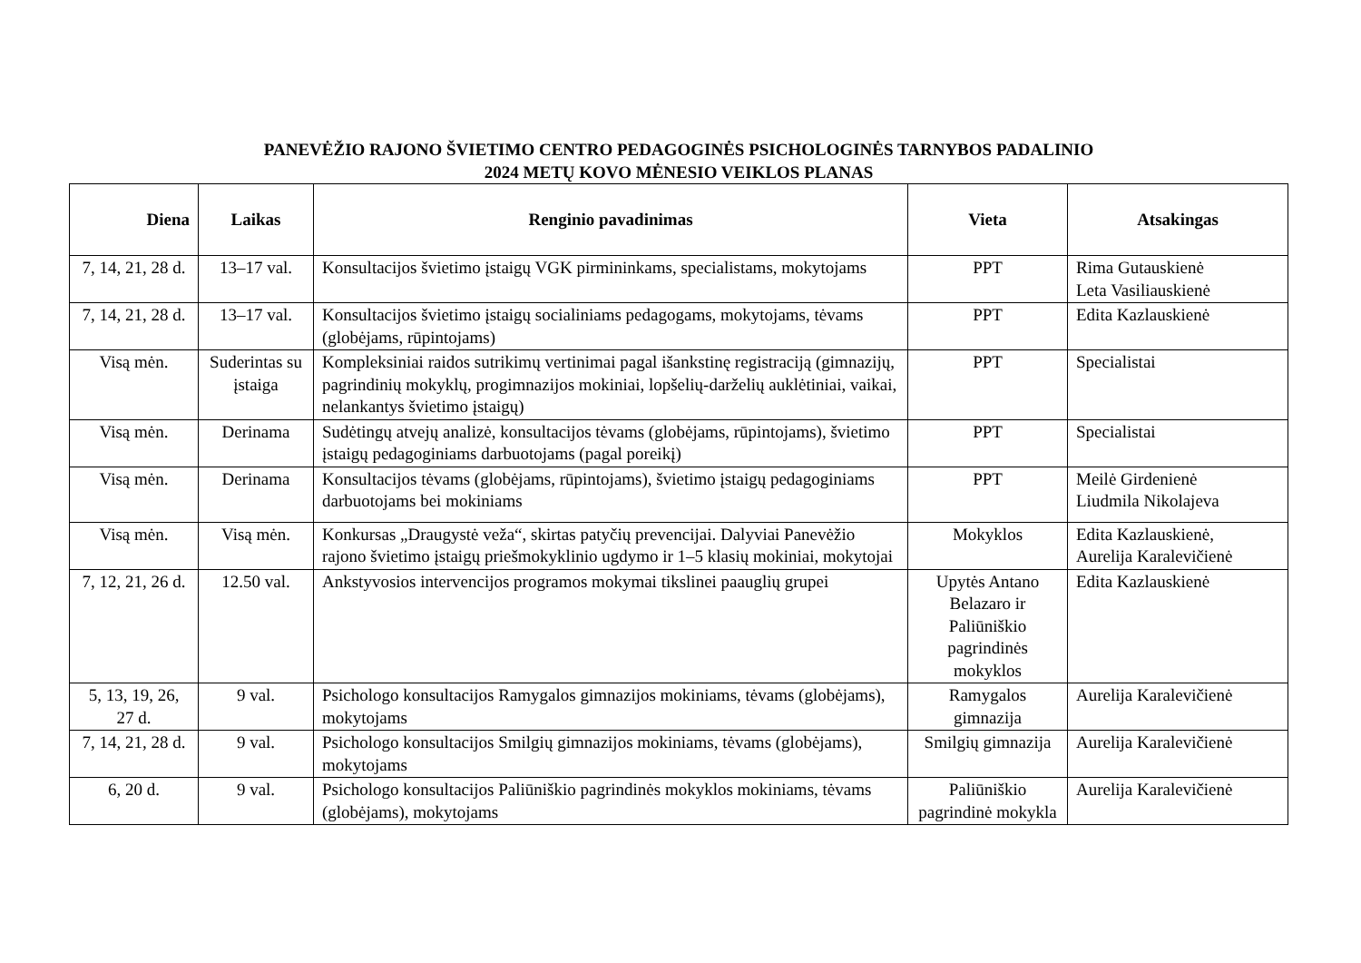PANEVĖŽIO RAJONO ŠVIETIMO CENTRO PEDAGOGINĖS PSICHOLOGINĖS TARNYBOS PADALINIO
2024 METŲ KOVO MĖNESIO VEIKLOS PLANAS
| Diena | Laikas | Renginio pavadinimas | Vieta | Atsakingas |
| --- | --- | --- | --- | --- |
| 7, 14, 21, 28 d. | 13–17 val. | Konsultacijos švietimo įstaigų VGK pirmininkams, specialistams, mokytojams | PPT | Rima Gutauskienė Leta Vasiliauskienė |
| 7, 14, 21, 28 d. | 13–17 val. | Konsultacijos švietimo įstaigų socialiniams pedagogams, mokytojams, tėvams (globėjams, rūpintojams) | PPT | Edita Kazlauskienė |
| Visą mėn. | Suderintas su įstaiga | Kompleksiniai raidos sutrikimų vertinimai pagal išankstinę registraciją (gimnazijų, pagrindinių mokyklų, progimnazijos mokiniai, lopšelių-darželių auklėtiniai, vaikai, nelankantys švietimo įstaigų) | PPT | Specialistai |
| Visą mėn. | Derinama | Sudėtingų atvejų analizė, konsultacijos tėvams (globėjams, rūpintojams), švietimo įstaigų pedagoginiams darbuotojams (pagal poreikį) | PPT | Specialistai |
| Visą mėn. | Derinama | Konsultacijos tėvams (globėjams, rūpintojams), švietimo įstaigų pedagoginiams darbuotojams bei mokiniams | PPT | Meilė Girdenienė Liudmila Nikolajeva |
| Visą mėn. | Visą mėn. | Konkursas „Draugystė veža“, skirtas patyčių prevencijai. Dalyviai Panevėžio rajono švietimo įstaigų priešmokyklinio ugdymo ir 1–5 klasių mokiniai, mokytojai | Mokyklos | Edita Kazlauskienė, Aurelija Karalevičienė |
| 7, 12, 21, 26 d. | 12.50 val. | Ankstyvosios intervencijos programos mokymai tikslinei paauglių grupei | Upytės Antano Belazaro ir Paliūniškio pagrindinės mokyklos | Edita Kazlauskienė |
| 5, 13, 19, 26, 27 d. | 9 val. | Psichologo konsultacijos Ramygalos gimnazijos mokiniams, tėvams (globėjams), mokytojams | Ramygalos gimnazija | Aurelija Karalevičienė |
| 7, 14, 21, 28 d. | 9 val. | Psichologo konsultacijos Smilgių gimnazijos mokiniams, tėvams (globėjams), mokytojams | Smilgių gimnazija | Aurelija Karalevičienė |
| 6, 20 d. | 9 val. | Psichologo konsultacijos Paliūniškio pagrindinės mokyklos mokiniams, tėvams (globėjams), mokytojams | Paliūniškio pagrindinė mokykla | Aurelija Karalevičienė |